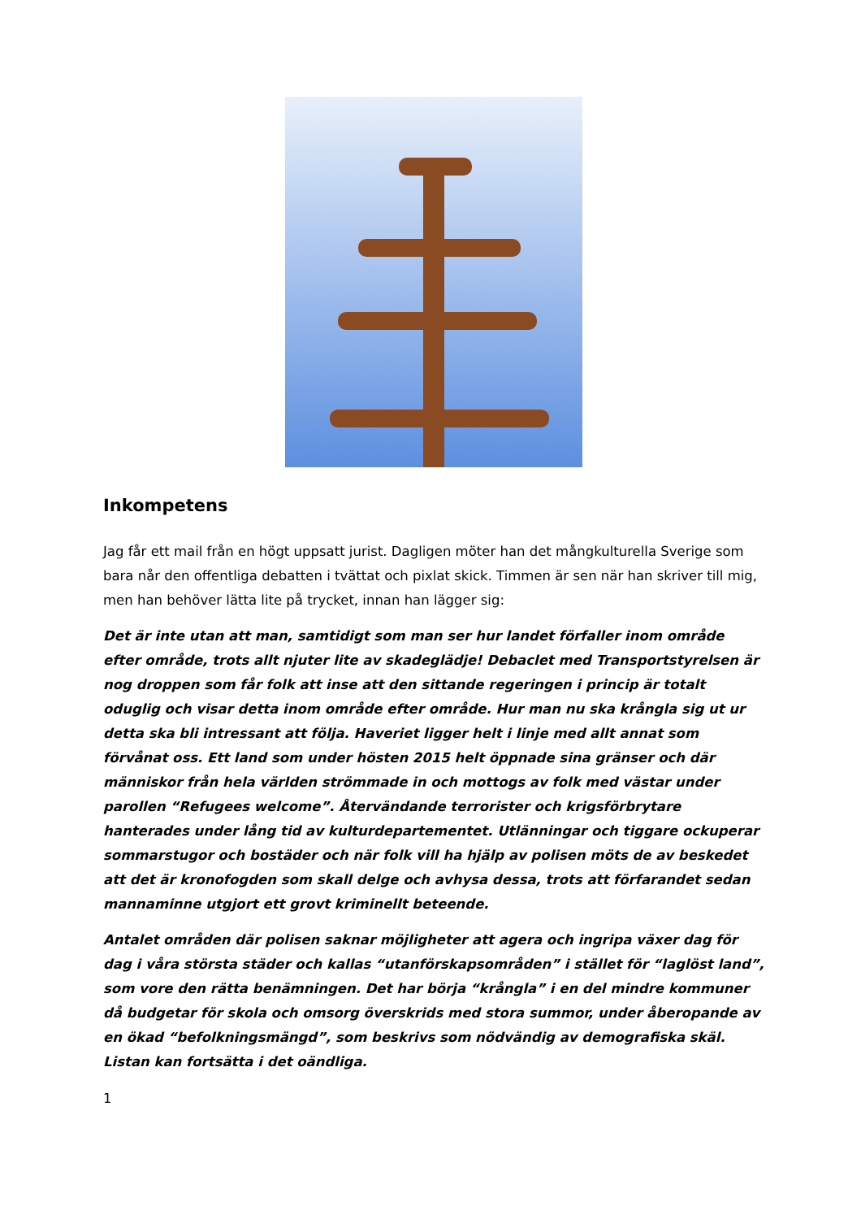Inkompetens
Jag får ett mail från en högt uppsatt jurist. Dagligen möter han det mångkulturella Sverige som bara når den offentliga debatten i tvättat och pixlat skick. Timmen är sen när han skriver till mig, men han behöver lätta lite på trycket, innan han lägger sig:
Det är inte utan att man, samtidigt som man ser hur landet förfaller inom område efter område, trots allt njuter lite av skadeglädje! Debaclet med Transportstyrelsen är nog droppen som får folk att inse att den sittande regeringen i princip är totalt oduglig och visar detta inom område efter område. Hur man nu ska krångla sig ut ur detta ska bli intressant att följa. Haveriet ligger helt i linje med allt annat som förvånat oss. Ett land som under hösten 2015 helt öppnade sina gränser och där människor från hela världen strömmade in och mottogs av folk med västar under parollen “Refugees welcome”. Återvändande terrorister och krigsförbrytare hanterades under lång tid av kulturdepartementet. Utlänningar och tiggare ockuperar sommarstugor och bostäder och när folk vill ha hjälp av polisen möts de av beskedet att det är kronofogden som skall delge och avhysa dessa, trots att förfarandet sedan mannaminne utgjort ett grovt kriminellt beteende.
Antalet områden där polisen saknar möjligheter att agera och ingripa växer dag för dag i våra största städer och kallas “utanförskapsområden” i stället för “laglöst land”, som vore den rätta benämningen. Det har börja “krångla” i en del mindre kommuner då budgetar för skola och omsorg överskrids med stora summor, under åberopande av en ökad “befolkningsmängd”, som beskrivs som nödvändig av demografiska skäl. Listan kan fortsätta i det oändliga.
1